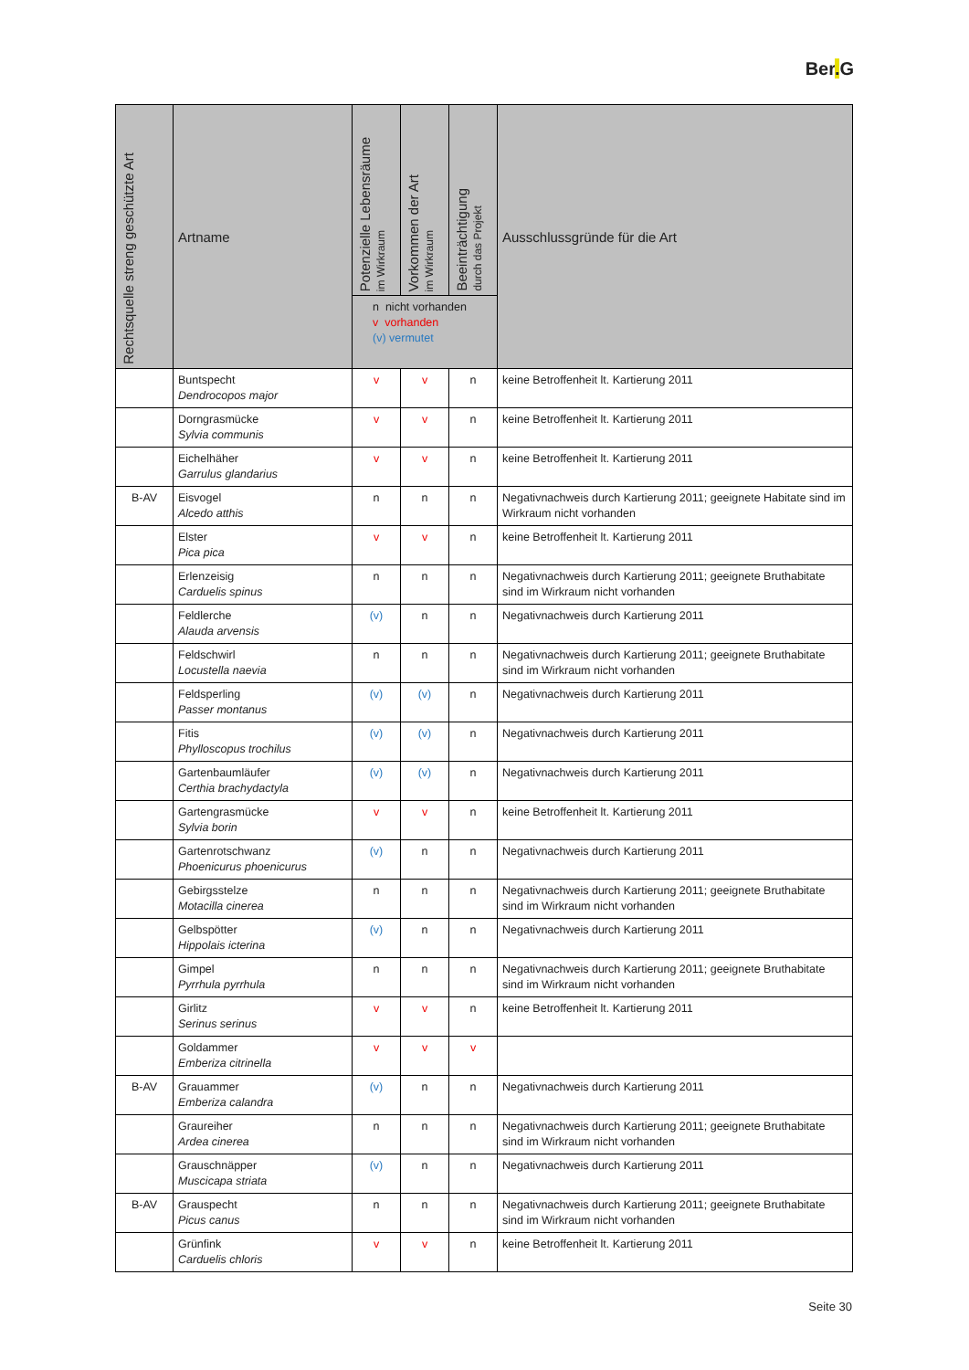Ber. G
| Rechtsquelle streng geschützte Art | Artname | Potenzielle Lebensräume im Wirkraum | Vorkommen der Art im Wirkraum | Beeinträchtigung durch das Projekt | Ausschlussgründe für die Art |
| --- | --- | --- | --- | --- | --- |
| | | n nicht vorhanden v vorhanden (v) vermutet | | | |
| | Buntspecht Dendrocopos major | v | v | n | keine Betroffenheit lt. Kartierung 2011 |
| | Dorngrasmücke Sylvia communis | v | v | n | keine Betroffenheit lt. Kartierung 2011 |
| | Eichelhäher Garrulus glandarius | v | v | n | keine Betroffenheit lt. Kartierung 2011 |
| B-AV | Eisvogel Alcedo atthis | n | n | n | Negativnachweis durch Kartierung 2011; geeignete Habitate sind im Wirkraum nicht vorhanden |
| | Elster Pica pica | v | v | n | keine Betroffenheit lt. Kartierung 2011 |
| | Erlenzeisig Carduelis spinus | n | n | n | Negativnachweis durch Kartierung 2011; geeignete Bruthabitate sind im Wirkraum nicht vorhanden |
| | Feldlerche Alauda arvensis | (v) | n | n | Negativnachweis durch Kartierung 2011 |
| | Feldschwirl Locustella naevia | n | n | n | Negativnachweis durch Kartierung 2011; geeignete Bruthabitate sind im Wirkraum nicht vorhanden |
| | Feldsperling Passer montanus | (v) | (v) | n | Negativnachweis durch Kartierung 2011 |
| | Fitis Phylloscopus trochilus | (v) | (v) | n | Negativnachweis durch Kartierung 2011 |
| | Gartenbaumläufer Certhia brachydactyla | (v) | (v) | n | Negativnachweis durch Kartierung 2011 |
| | Gartengrasmücke Sylvia borin | v | v | n | keine Betroffenheit lt. Kartierung 2011 |
| | Gartenrotschwanz Phoenicurus phoenicurus | (v) | n | n | Negativnachweis durch Kartierung 2011 |
| | Gebirgsstelze Motacilla cinerea | n | n | n | Negativnachweis durch Kartierung 2011; geeignete Bruthabitate sind im Wirkraum nicht vorhanden |
| | Gelbspötter Hippolais icterina | (v) | n | n | Negativnachweis durch Kartierung 2011 |
| | Gimpel Pyrrhula pyrrhula | n | n | n | Negativnachweis durch Kartierung 2011; geeignete Bruthabitate sind im Wirkraum nicht vorhanden |
| | Girlitz Serinus serinus | v | v | n | keine Betroffenheit lt. Kartierung 2011 |
| | Goldammer Emberiza citrinella | v | v | v | |
| B-AV | Grauammer Emberiza calandra | (v) | n | n | Negativnachweis durch Kartierung 2011 |
| | Graureiher Ardea cinerea | n | n | n | Negativnachweis durch Kartierung 2011; geeignete Bruthabitate sind im Wirkraum nicht vorhanden |
| | Grauschnäpper Muscicapa striata | (v) | n | n | Negativnachweis durch Kartierung 2011 |
| B-AV | Grauspecht Picus canus | n | n | n | Negativnachweis durch Kartierung 2011; geeignete Bruthabitate sind im Wirkraum nicht vorhanden |
| | Grünfink Carduelis chloris | v | v | n | keine Betroffenheit lt. Kartierung 2011 |
Seite 30